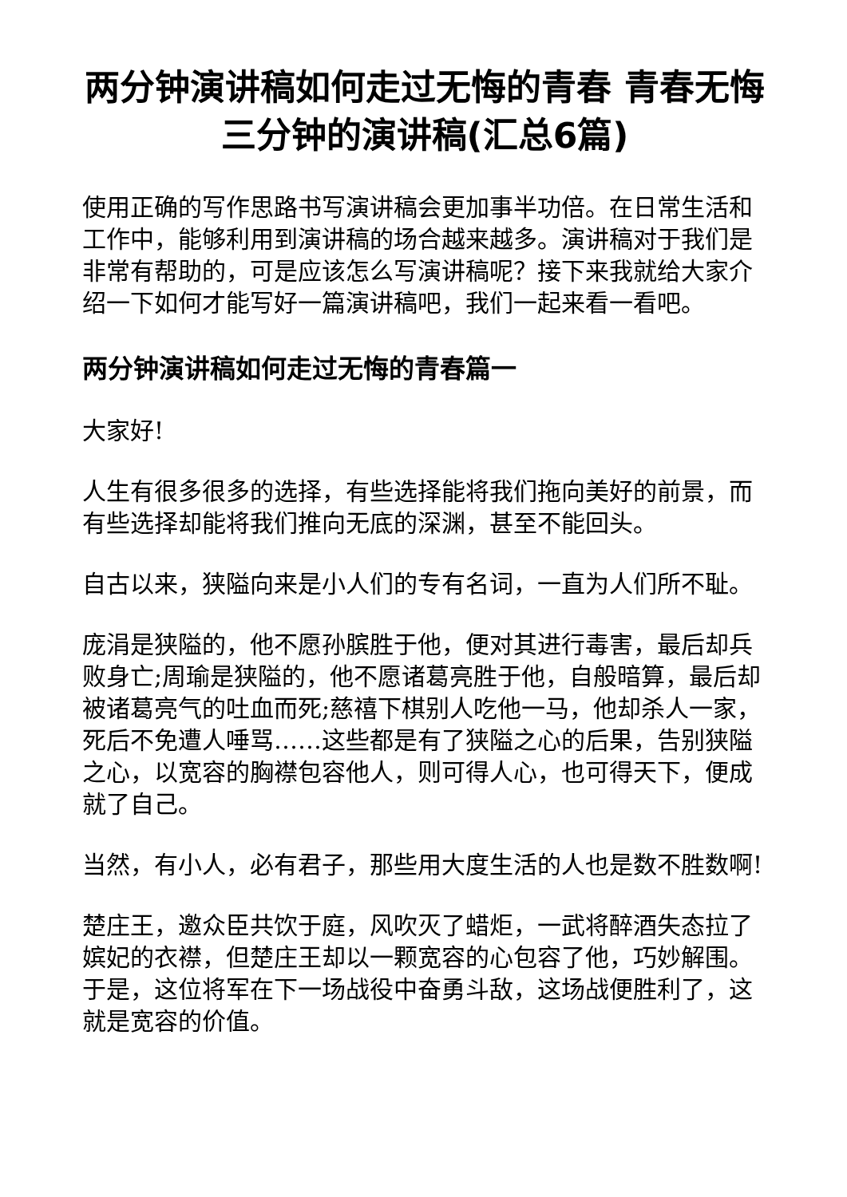两分钟演讲稿如何走过无悔的青春 青春无悔三分钟的演讲稿(汇总6篇)
使用正确的写作思路书写演讲稿会更加事半功倍。在日常生活和工作中，能够利用到演讲稿的场合越来越多。演讲稿对于我们是非常有帮助的，可是应该怎么写演讲稿呢？接下来我就给大家介绍一下如何才能写好一篇演讲稿吧，我们一起来看一看吧。
两分钟演讲稿如何走过无悔的青春篇一
大家好!
人生有很多很多的选择，有些选择能将我们拖向美好的前景，而有些选择却能将我们推向无底的深渊，甚至不能回头。
自古以来，狭隘向来是小人们的专有名词，一直为人们所不耻。
庞涓是狭隘的，他不愿孙膑胜于他，便对其进行毒害，最后却兵败身亡;周瑜是狭隘的，他不愿诸葛亮胜于他，自般暗算，最后却被诸葛亮气的吐血而死;慈禧下棋别人吃他一马，他却杀人一家，死后不免遭人唾骂……这些都是有了狭隘之心的后果，告别狭隘之心，以宽容的胸襟包容他人，则可得人心，也可得天下，便成就了自己。
当然，有小人，必有君子，那些用大度生活的人也是数不胜数啊!
楚庄王，邀众臣共饮于庭，风吹灭了蜡炬，一武将醉酒失态拉了嫔妃的衣襟，但楚庄王却以一颗宽容的心包容了他，巧妙解围。于是，这位将军在下一场战役中奋勇斗敌，这场战便胜利了，这就是宽容的价值。